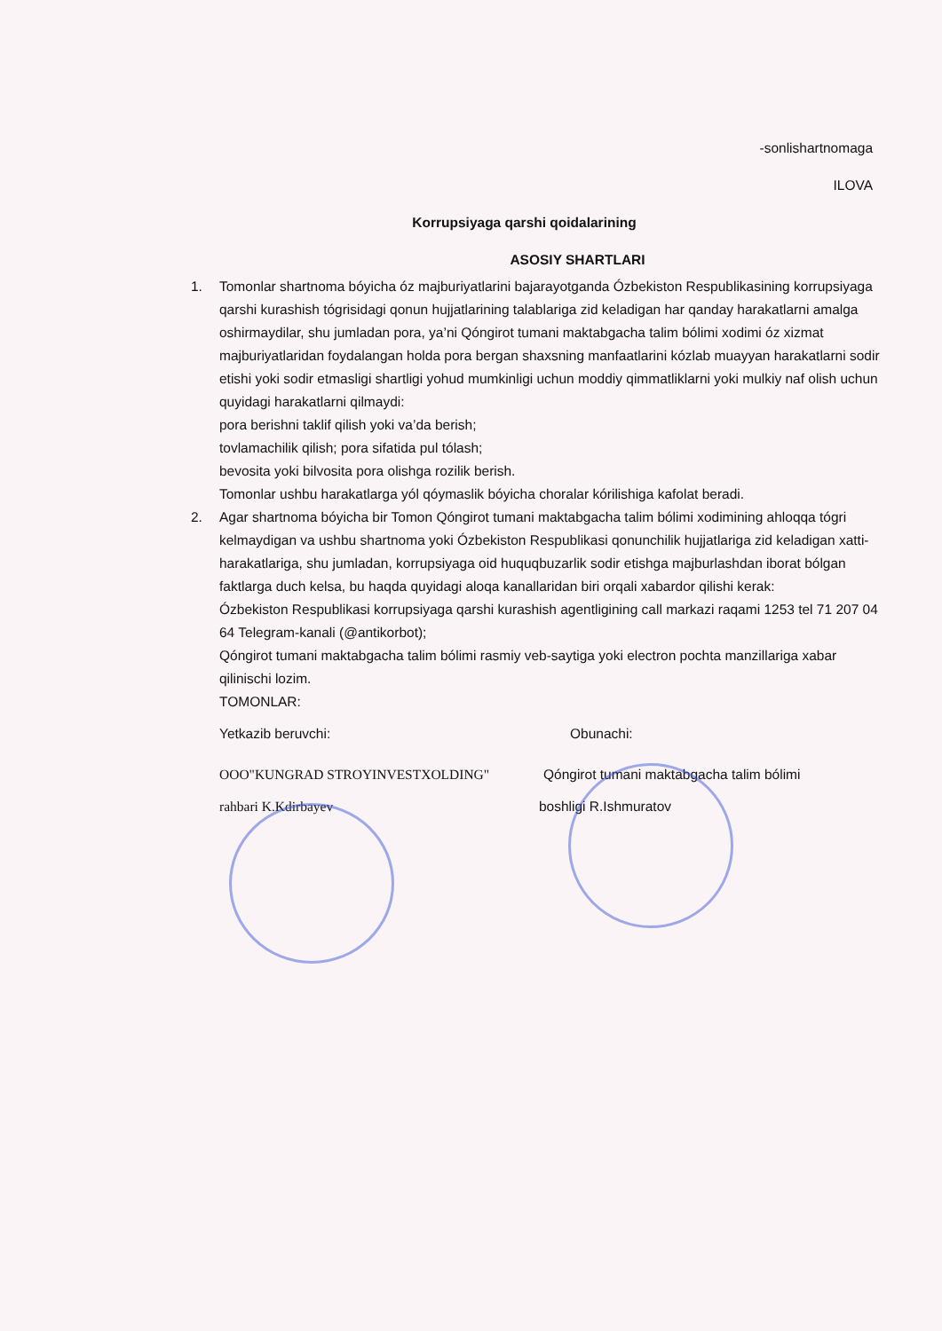-sonlishartnomaga
ILOVA
Korrupsiyaga qarshi qoidalarining
ASOSIY SHARTLARI
1. Tomonlar shartnoma bóyicha óz majburiyatlarini bajarayotganda Ózbekiston Respublikasining korrupsiyaga qarshi kurashish tógrisidagi qonun hujjatlarining talablariga zid keladigan har qanday harakatlarni amalga oshirmaydilar, shu jumladan pora, ya’ni Qóngirot tumani maktabgacha talim bólimi xodimi óz xizmat majburiyatlaridan foydalangan holda pora bergan shaxsning manfaatlarini kózlab muayyan harakatlarni sodir etishi yoki sodir etmasligi shartligi yohud mumkinligi uchun moddiy qimmatliklarni yoki mulkiy naf olish uchun quyidagi harakatlarni qilmaydi:
pora berishni taklif qilish yoki va’da berish;
tovlamachilik qilish; pora sifatida pul tólash;
bevosita yoki bilvosita pora olishga rozilik berish.
Tomonlar ushbu harakatlarga yól qóymaslik bóyicha choralar kórilishiga kafolat beradi.
2. Agar shartnoma bóyicha bir Tomon Qóngirot tumani maktabgacha talim bólimi xodimining ahloqqa tógri kelmaydigan va ushbu shartnoma yoki Ózbekiston Respublikasi qonunchilik hujjatlariga zid keladigan xatti-harakatlariga, shu jumladan, korrupsiyaga oid huquqbuzarlik sodir etishga majburlashdan iborat bólgan faktlarga duch kelsa, bu haqda quyidagi aloqa kanallaridan biri orqali xabardor qilishi kerak:
Ózbekiston Respublikasi korrupsiyaga qarshi kurashish agentligining call markazi raqami 1253 tel 71 207 04 64 Telegram-kanali (@antikorbot);
Qóngirot tumani maktabgacha talim bólimi rasmiy veb-saytiga yoki electron pochta manzillariga xabar qilinischi lozim.
TOMONLAR:
Yetkazib beruvchi: Obunachi:
OOO"KUNGRAD STROYINVESTXOLDING" Qóngirot tumani maktabgacha talim bólimi
rahbari K.Kdirbayev boshligi R.Ishmuratov